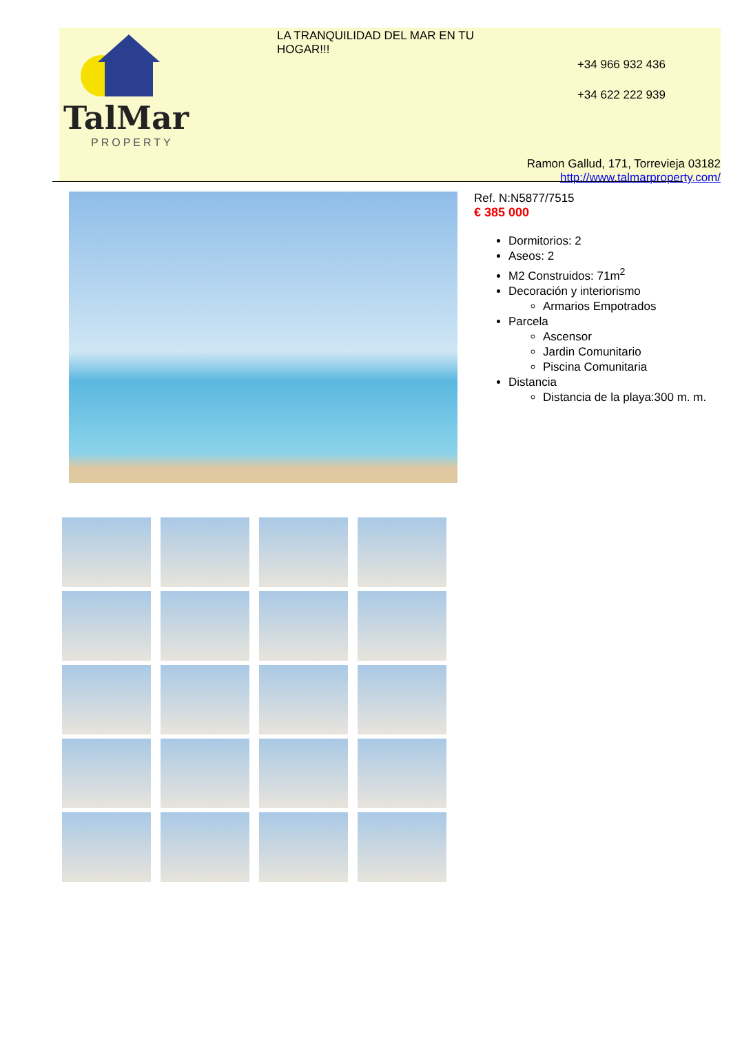TalMar
PROPERTY
LA TRANQUILIDAD DEL MAR EN TU HOGAR!!!
+34 966 932 436
+34 622 222 939
Ramon Gallud, 171, Torrevieja 03182
http://www.talmarproperty.com/
Ref. N:N5877/7515
€ 385 000
Dormitorios: 2
Aseos: 2
M2 Construidos: 71m<sup>2</sup>
Decoración y interiorismo
Armarios Empotrados
Parcela
Ascensor
Jardin Comunitario
Piscina Comunitaria
Distancia
Distancia de la playa:300 m. m.